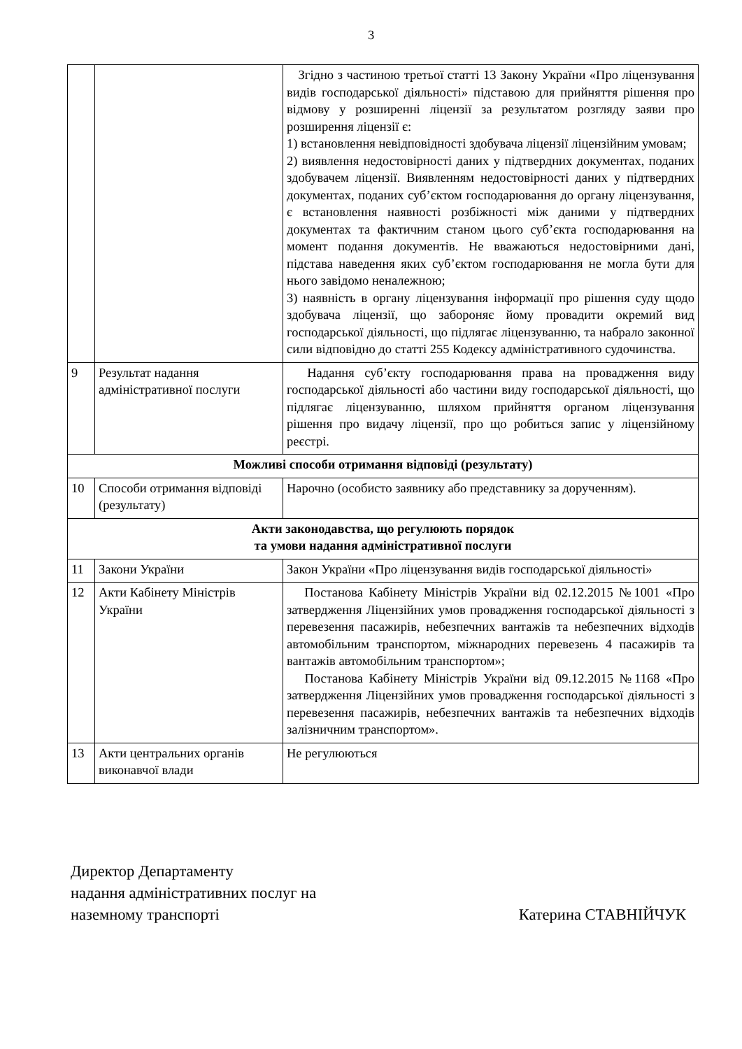3
| | | Згідно з частиною третьої статті 13 Закону України «Про ліцензування видів господарської діяльності» підставою для прийняття рішення про відмову у розширенні ліцензії за результатом розгляду заяви про розширення ліцензії є: 1) встановлення невідповідності здобувача ліцензії ліцензійним умовам; 2) виявлення недостовірності даних у підтвердних документах, поданих здобувачем ліцензії. Виявленням недостовірності даних у підтвердних документах, поданих суб’єктом господарювання до органу ліцензування, є встановлення наявності розбіжності між даними у підтвердних документах та фактичним станом цього суб’єкта господарювання на момент подання документів. Не вважаються недостовірними дані, підстава наведення яких суб’єктом господарювання не могла бути для нього завідомо неналежною; 3) наявність в органу ліцензування інформації про рішення суду щодо здобувача ліцензії, що забороняє йому провадити окремий вид господарської діяльності, що підлягає ліцензуванню, та набрало законної сили відповідно до статті 255 Кодексу адміністративного судочинства. |
| 9 | Результат надання адміністративної послуги | Надання суб’єкту господарювання права на провадження виду господарської діяльності або частини виду господарської діяльності, що підлягає ліцензуванню, шляхом прийняття органом ліцензування рішення про видачу ліцензії, про що робиться запис у ліцензійному реєстрі. |
| Можливі способи отримання відповіді (результату) | | |
| 10 | Способи отримання відповіді (результату) | Нарочно (особисто заявнику або представнику за дорученням). |
| Акти законодавства, що регулюють порядок та умови надання адміністративної послуги | | |
| 11 | Закони України | Закон України «Про ліцензування видів господарської діяльності» |
| 12 | Акти Кабінету Міністрів України | Постанова Кабінету Міністрів України від 02.12.2015 №1001 «Про затвердження Ліцензійних умов провадження господарської діяльності з перевезення пасажирів, небезпечних вантажів та небезпечних відходів автомобільним транспортом, міжнародних перевезень 4 пасажирів та вантажів автомобільним транспортом»; Постанова Кабінету Міністрів України від 09.12.2015 №1168 «Про затвердження Ліцензійних умов провадження господарської діяльності з перевезення пасажирів, небезпечних вантажів та небезпечних відходів залізничним транспортом». |
| 13 | Акти центральних органів виконавчої влади | Не регулюються |
Директор Департаменту
надання адміністративних послуг на
наземному транспорті
Катерина СТАВНІЙЧУК